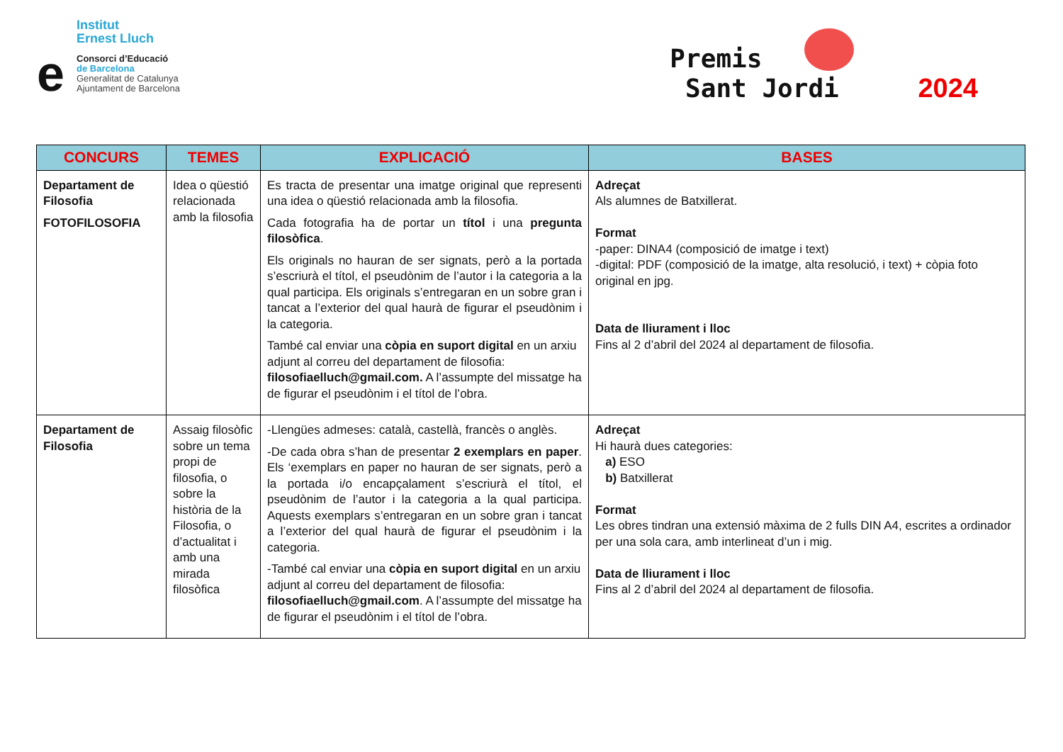Institut
Ernest Lluch
e
Consorci d’Educació
de Barcelona
Generalitat de Catalunya
Ajuntament de Barcelona
Premis
Sant Jordi 2024
| CONCURS | TEMES | EXPLICACIÓ | BASES |
| --- | --- | --- | --- |
| Departament de Filosofia FOTOFILOSOFIA | Idea o qüestió relacionada amb la filosofia | Es tracta de presentar una imatge original que representi una idea o qüestió relacionada amb la filosofia. Cada fotografia ha de portar un títol i una pregunta filosòfica . Els originals no hauran de ser signats, però a la portada s’escriurà el títol, el pseudònim de l’autor i la categoria a la qual participa. Els originals s’entregaran en un sobre gran i tancat a l’exterior del qual haurà de figurar el pseudònim i la categoria. També cal enviar una còpia en suport digital en un arxiu adjunt al correu del departament de filosofia: filosofiaelluch@gmail.com. A l’assumpte del missatge ha de figurar el pseudònim i el títol de l’obra. | Adreçat Als alumnes de Batxillerat. Format -paper: DINA4 (composició de imatge i text) -digital: PDF (composició de la imatge, alta resolució, i text) + còpia foto original en jpg. Data de lliurament i lloc Fins al 2 d’abril del 2024 al departament de filosofia. |
| Departament de Filosofia | Assaig filosòfic sobre un tema propi de filosofia, o sobre la història de la Filosofia, o d’actualitat i amb una mirada filosòfica | -Llengües admeses: català, castellà, francès o anglès. -De cada obra s’han de presentar 2 exemplars en paper . Els ‘exemplars en paper no hauran de ser signats, però a la portada i/o encapçalament s’escriurà el títol, el pseudònim de l’autor i la categoria a la qual participa. Aquests exemplars s’entregaran en un sobre gran i tancat a l’exterior del qual haurà de figurar el pseudònim i la categoria. -També cal enviar una còpia en suport digital en un arxiu adjunt al correu del departament de filosofia: filosofiaelluch@gmail.com . A l’assumpte del missatge ha de figurar el pseudònim i el títol de l’obra. | Adreçat Hi haurà dues categories: a) ESO b) Batxillerat Format Les obres tindran una extensió màxima de 2 fulls DIN A4, escrites a ordinador per una sola cara, amb interlineat d’un i mig. Data de lliurament i lloc Fins al 2 d’abril del 2024 al departament de filosofia. |